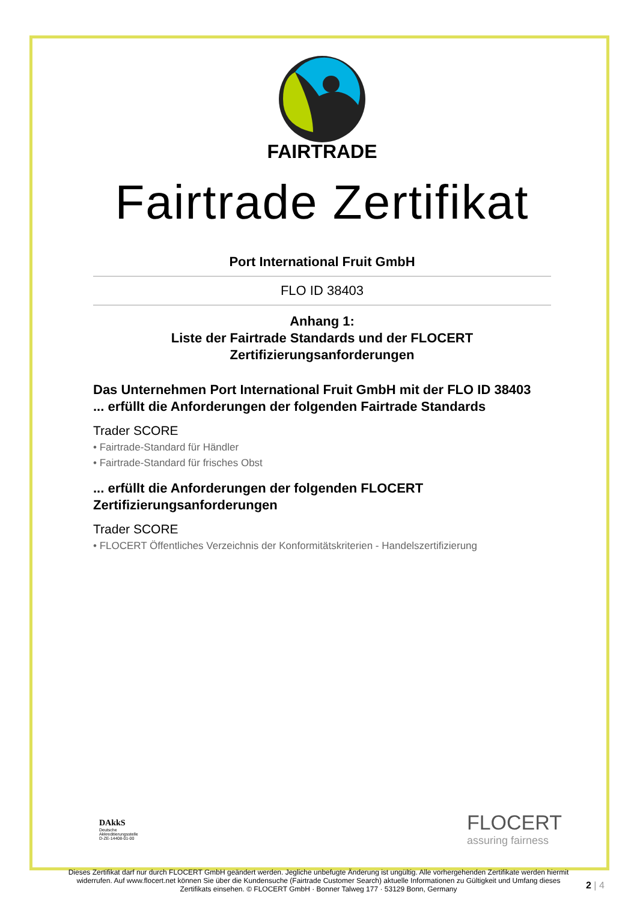FAIRTRADE
Fairtrade Zertifikat
Port International Fruit GmbH
FLO ID 38403
Anhang 1:
Liste der Fairtrade Standards und der FLOCERT Zertifizierungsanforderungen
Das Unternehmen Port International Fruit GmbH mit der FLO ID 38403
... erfüllt die Anforderungen der folgenden Fairtrade Standards
Trader SCORE
• Fairtrade-Standard für Händler
• Fairtrade-Standard für frisches Obst
... erfüllt die Anforderungen der folgenden FLOCERT Zertifizierungsanforderungen
Trader SCORE
• FLOCERT Öffentliches Verzeichnis der Konformitätskriterien - Handelszertifizierung
DAkkS
Deutsche
Akkreditierungsstelle
D-ZE-14408-01-00
FLOCERT
assuring fairness
Dieses Zertifikat darf nur durch FLOCERT GmbH geändert werden. Jegliche unbefugte Änderung ist ungültig. Alle vorhergehenden Zertifikate werden hiermit widerrufen. Auf www.flocert.net können Sie über die Kundensuche (Fairtrade Customer Search) aktuelle Informationen zu Gültigkeit und Umfang dieses Zertifikats einsehen. © FLOCERT GmbH · Bonner Talweg 177 · 53129 Bonn, Germany
2 | 4